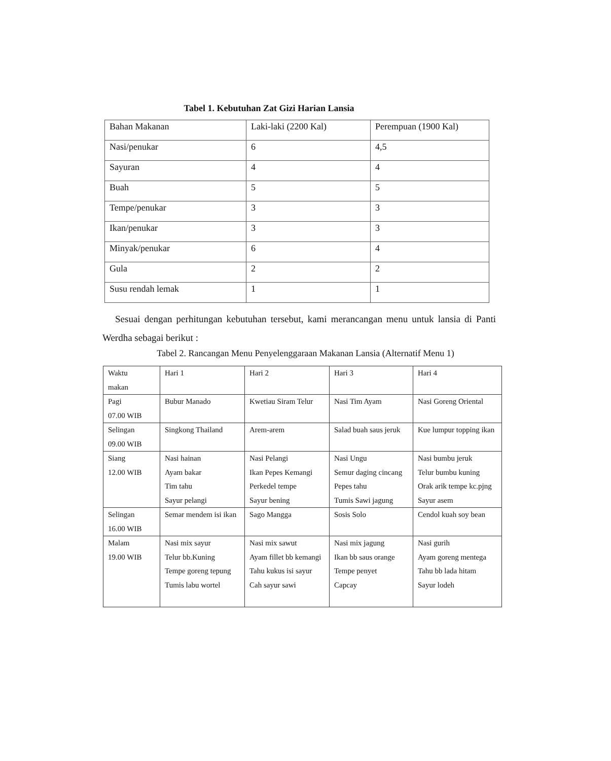Tabel 1. Kebutuhan Zat Gizi Harian Lansia
| Bahan Makanan | Laki-laki (2200 Kal) | Perempuan (1900 Kal) |
| Nasi/penukar | 6 | 4,5 |
| Sayuran | 4 | 4 |
| Buah | 5 | 5 |
| Tempe/penukar | 3 | 3 |
| Ikan/penukar | 3 | 3 |
| Minyak/penukar | 6 | 4 |
| Gula | 2 | 2 |
| Susu rendah lemak | 1 | 1 |
Sesuai dengan perhitungan kebutuhan tersebut, kami merancangan menu untuk lansia di Panti Werdha sebagai berikut :
Tabel 2. Rancangan Menu Penyelenggaraan Makanan Lansia (Alternatif Menu 1)
| Waktu makan | Hari 1 | Hari 2 | Hari 3 | Hari 4 |
| Pagi 07.00 WIB | Bubur Manado | Kwetiau Siram Telur | Nasi Tim Ayam | Nasi Goreng Oriental |
| Selingan 09.00 WIB | Singkong Thailand | Arem-arem | Salad buah saus jeruk | Kue lumpur topping ikan |
| Siang 12.00 WIB | Nasi hainan Ayam bakar Tim tahu Sayur pelangi | Nasi Pelangi Ikan Pepes Kemangi Perkedel tempe Sayur bening | Nasi Ungu Semur daging cincang Pepes tahu Tumis Sawi jagung | Nasi bumbu jeruk Telur bumbu kuning Orak arik tempe kc.pjng Sayur asem |
| Selingan 16.00 WIB | Semar mendem isi ikan | Sago Mangga | Sosis Solo | Cendol kuah soy bean |
| Malam 19.00 WIB | Nasi mix sayur Telur bb.Kuning Tempe goreng tepung Tumis labu wortel | Nasi mix sawut Ayam fillet bb kemangi Tahu kukus isi sayur Cah sayur sawi | Nasi mix jagung Ikan bb saus orange Tempe penyet Capcay | Nasi gurih Ayam goreng mentega Tahu bb lada hitam Sayur lodeh |